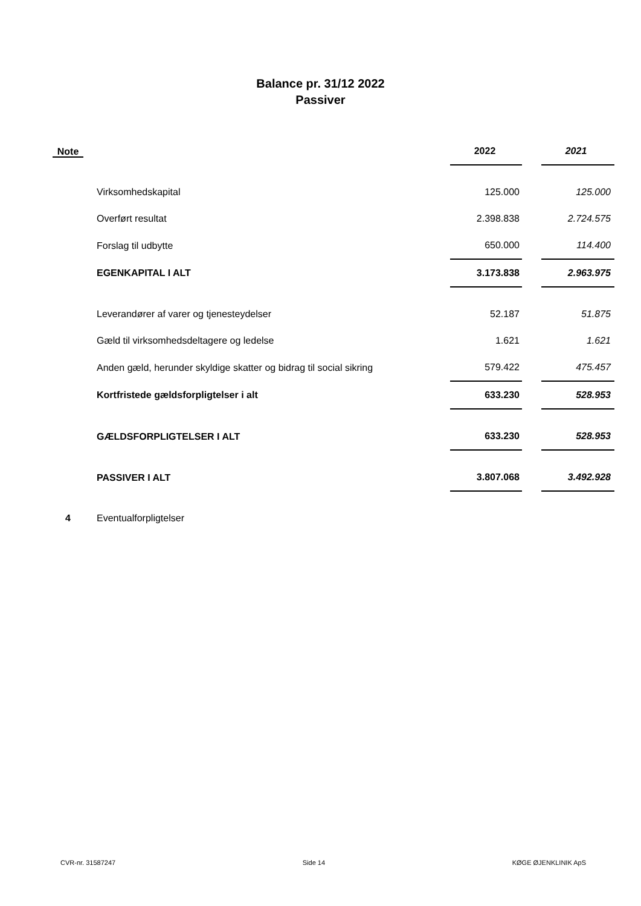Balance pr. 31/12 2022
Passiver
| Note | | 2022 | | 2021 |
| --- | --- | --- | --- | --- |
| | Virksomhedskapital | 125.000 | | 125.000 |
| | Overført resultat | 2.398.838 | | 2.724.575 |
| | Forslag til udbytte | 650.000 | | 114.400 |
| | EGENKAPITAL I ALT | 3.173.838 | | 2.963.975 |
| | Leverandører af varer og tjenesteydelser | 52.187 | | 51.875 |
| | Gæld til virksomhedsdeltagere og ledelse | 1.621 | | 1.621 |
| | Anden gæld, herunder skyldige skatter og bidrag til social sikring | 579.422 | | 475.457 |
| | Kortfristede gældsforpligtelser i alt | 633.230 | | 528.953 |
| | GÆLDSFORPLIGTELSER I ALT | 633.230 | | 528.953 |
| | PASSIVER I ALT | 3.807.068 | | 3.492.928 |
| 4 | Eventualforpligtelser | | | |
CVR-nr. 31587247 Side 14 KØGE ØJENKLINIK ApS